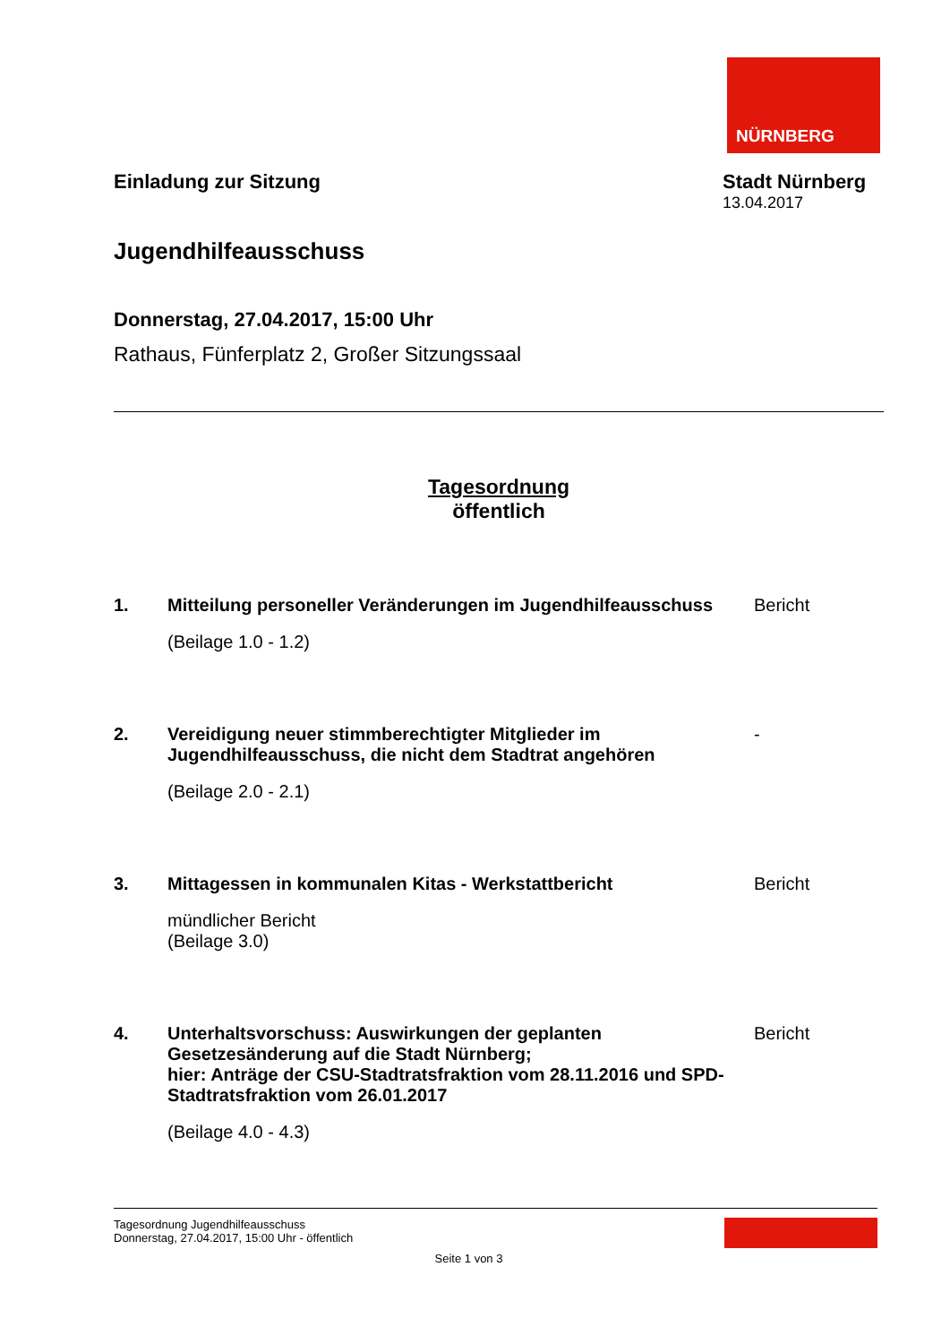NÜRNBERG
Einladung zur Sitzung Stadt Nürnberg
13.04.2017
Jugendhilfeausschuss
Donnerstag, 27.04.2017, 15:00 Uhr
Rathaus, Fünferplatz 2, Großer Sitzungssaal
Tagesordnung
öffentlich
1. Mitteilung personeller Veränderungen im Jugendhilfeausschuss
(Beilage 1.0 - 1.2)
Bericht
2. Vereidigung neuer stimmberechtigter Mitglieder im Jugendhilfeausschuss, die nicht dem Stadtrat angehören
(Beilage 2.0 - 2.1)
-
3. Mittagessen in kommunalen Kitas - Werkstattbericht
mündlicher Bericht
(Beilage 3.0)
Bericht
4. Unterhaltsvorschuss: Auswirkungen der geplanten Gesetzesänderung auf die Stadt Nürnberg;
hier: Anträge der CSU-Stadtratsfraktion vom 28.11.2016 und SPD-Stadtratsfraktion vom 26.01.2017
(Beilage 4.0 - 4.3)
Bericht
Tagesordnung Jugendhilfeausschuss
Donnerstag, 27.04.2017, 15:00 Uhr - öffentlich
Seite 1 von 3